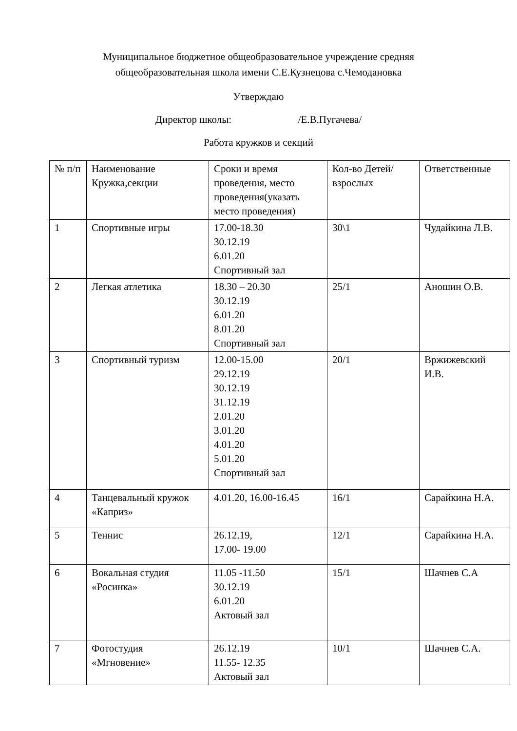Муниципальное бюджетное общеобразовательное учреждение средняя
общеобразовательная школа имени С.Е.Кузнецова с.Чемодановка
Утверждаю
Директор школы: /Е.В.Пугачева/
Работа кружков и секций
| № п/п | Наименование Кружка,секции | Сроки и время проведения, место проведения(указать место проведения) | Кол-во Детей/ взрослых | Ответственные |
| 1 | Спортивные игры | 17.00-18.30 30.12.19 6.01.20 Спортивный зал | 30\1 | Чудайкина Л.В. |
| 2 | Легкая атлетика | 18.30 – 20.30 30.12.19 6.01.20 8.01.20 Спортивный зал | 25/1 | Аношин О.В. |
| 3 | Спортивный туризм | 12.00-15.00 29.12.19 30.12.19 31.12.19 2.01.20 3.01.20 4.01.20 5.01.20 Спортивный зал | 20/1 | Вржижевский И.В. |
| 4 | Танцевальный кружок «Каприз» | 4.01.20, 16.00-16.45 | 16/1 | Сарайкина Н.А. |
| 5 | Теннис | 26.12.19, 17.00- 19.00 | 12/1 | Сарайкина Н.А. |
| 6 | Вокальная студия «Росинка» | 11.05 -11.50 30.12.19 6.01.20 Актовый зал | 15/1 | Шачнев С.А |
| 7 | Фотостудия «Мгновение» | 26.12.19 11.55- 12.35 Актовый зал | 10/1 | Шачнев С.А. |